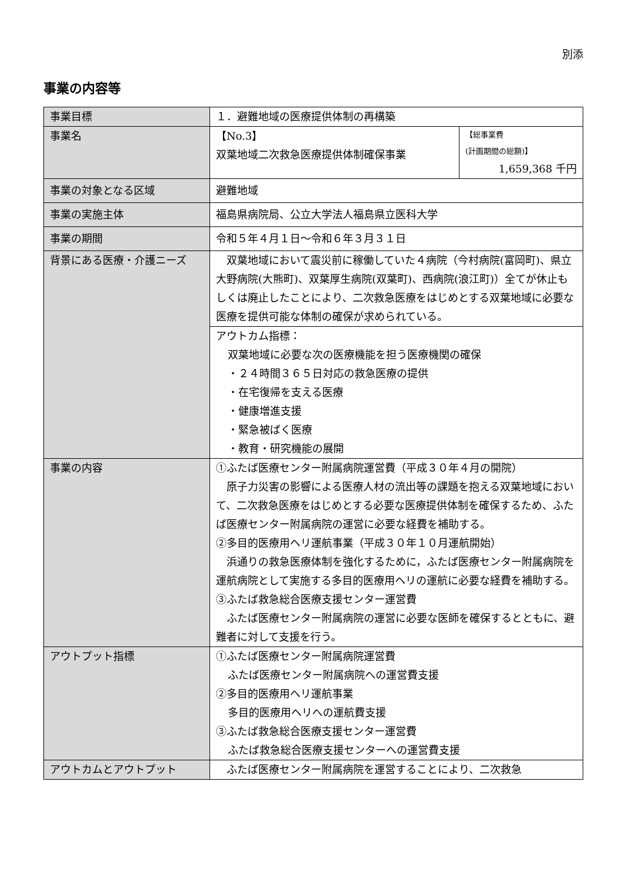別添
事業の内容等
| 事業目標 | １．避難地域の医療提供体制の再構築 | |
| 事業名 | 【No.3】 双葉地域二次救急医療提供体制確保事業 | 【総事業費 (計画期間の総額)】 1,659,368 千円 |
| 事業の対象となる区域 | 避難地域 | |
| 事業の実施主体 | 福島県病院局、公立大学法人福島県立医科大学 | |
| 事業の期間 | 令和５年４月１日～令和６年３月３１日 | |
| 背景にある医療・介護ニーズ | 双葉地域において震災前に稼働していた４病院（今村病院(富岡町)、県立大野病院(大熊町)、双葉厚生病院(双葉町)、西病院(浪江町)）全てが休止もしくは廃止したことにより、二次救急医療をはじめとする双葉地域に必要な医療を提供可能な体制の確保が求められている。 | |
| | アウトカム指標： 双葉地域に必要な次の医療機能を担う医療機関の確保 ・２４時間３６５日対応の救急医療の提供 ・在宅復帰を支える医療 ・健康増進支援 ・緊急被ばく医療 ・教育・研究機能の展開 | |
| 事業の内容 | ①ふたば医療センター附属病院運営費（平成３０年４月の開院） 原子力災害の影響による医療人材の流出等の課題を抱える双葉地域において、二次救急医療をはじめとする必要な医療提供体制を確保するため、ふたば医療センター附属病院の運営に必要な経費を補助する。 ②多目的医療用ヘリ運航事業（平成３０年１０月運航開始） 浜通りの救急医療体制を強化するために，ふたば医療センター附属病院を運航病院として実施する多目的医療用ヘリの運航に必要な経費を補助する。 ③ふたば救急総合医療支援センター運営費 ふたば医療センター附属病院の運営に必要な医師を確保するとともに、避難者に対して支援を行う。 | |
| アウトプット指標 | ①ふたば医療センター附属病院運営費 ふたば医療センター附属病院への運営費支援 ②多目的医療用ヘリ運航事業 多目的医療用ヘリへの運航費支援 ③ふたば救急総合医療支援センター運営費 ふたば救急総合医療支援センターへの運営費支援 | |
| アウトカムとアウトプット | ふたば医療センター附属病院を運営することにより、二次救急 | |